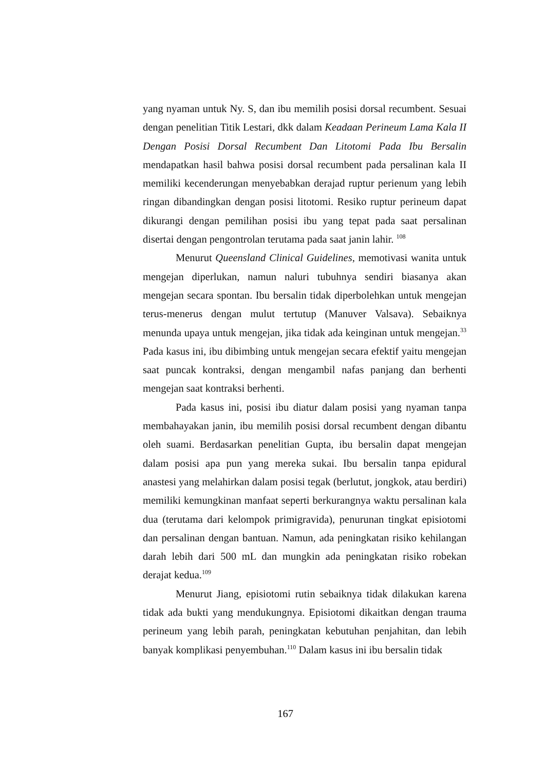yang nyaman untuk Ny. S, dan ibu memilih posisi dorsal recumbent. Sesuai dengan penelitian Titik Lestari, dkk dalam Keadaan Perineum Lama Kala II Dengan Posisi Dorsal Recumbent Dan Litotomi Pada Ibu Bersalin mendapatkan hasil bahwa posisi dorsal recumbent pada persalinan kala II memiliki kecenderungan menyebabkan derajad ruptur perienum yang lebih ringan dibandingkan dengan posisi litotomi. Resiko ruptur perineum dapat dikurangi dengan pemilihan posisi ibu yang tepat pada saat persalinan disertai dengan pengontrolan terutama pada saat janin lahir. <sup>108</sup>
Menurut Queensland Clinical Guidelines, memotivasi wanita untuk mengejan diperlukan, namun naluri tubuhnya sendiri biasanya akan mengejan secara spontan. Ibu bersalin tidak diperbolehkan untuk mengejan terus-menerus dengan mulut tertutup (Manuver Valsava). Sebaiknya menunda upaya untuk mengejan, jika tidak ada keinginan untuk mengejan.<sup>33</sup> Pada kasus ini, ibu dibimbing untuk mengejan secara efektif yaitu mengejan saat puncak kontraksi, dengan mengambil nafas panjang dan berhenti mengejan saat kontraksi berhenti.
Pada kasus ini, posisi ibu diatur dalam posisi yang nyaman tanpa membahayakan janin, ibu memilih posisi dorsal recumbent dengan dibantu oleh suami. Berdasarkan penelitian Gupta, ibu bersalin dapat mengejan dalam posisi apa pun yang mereka sukai. Ibu bersalin tanpa epidural anastesi yang melahirkan dalam posisi tegak (berlutut, jongkok, atau berdiri) memiliki kemungkinan manfaat seperti berkurangnya waktu persalinan kala dua (terutama dari kelompok primigravida), penurunan tingkat episiotomi dan persalinan dengan bantuan. Namun, ada peningkatan risiko kehilangan darah lebih dari 500 mL dan mungkin ada peningkatan risiko robekan derajat kedua.<sup>109</sup>
Menurut Jiang, episiotomi rutin sebaiknya tidak dilakukan karena tidak ada bukti yang mendukungnya. Episiotomi dikaitkan dengan trauma perineum yang lebih parah, peningkatan kebutuhan penjahitan, dan lebih banyak komplikasi penyembuhan.<sup>110</sup> Dalam kasus ini ibu bersalin tidak
167